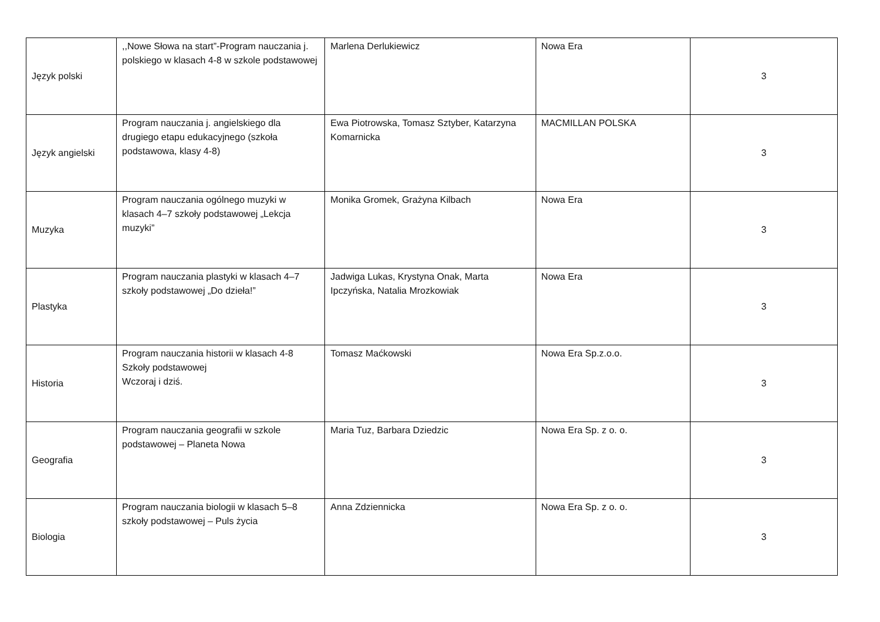| Język polski | ,,Nowe Słowa na start”-Program nauczania j. polskiego w klasach 4-8 w szkole podstawowej | Marlena Derlukiewicz | Nowa Era | 3 |
| Język angielski | Program nauczania j. angielskiego dla drugiego etapu edukacyjnego (szkoła podstawowa, klasy 4-8) | Ewa Piotrowska, Tomasz Sztyber, Katarzyna Komarnicka | MACMILLAN POLSKA | 3 |
| Muzyka | Program nauczania ogólnego muzyki w klasach 4–7 szkoły podstawowej „Lekcja muzyki” | Monika Gromek, Grażyna Kilbach | Nowa Era | 3 |
| Plastyka | Program nauczania plastyki w klasach 4–7 szkoły podstawowej „Do dzieła!” | Jadwiga Lukas, Krystyna Onak, Marta Ipczyńska, Natalia Mrozkowiak | Nowa Era | 3 |
| Historia | Program nauczania historii w klasach 4-8 Szkoły podstawowej Wczoraj i dziś. | Tomasz Maćkowski | Nowa Era Sp.z.o.o. | 3 |
| Geografia | Program nauczania geografii w szkole podstawowej – Planeta Nowa | Maria Tuz, Barbara Dziedzic | Nowa Era Sp. z o. o. | 3 |
| Biologia | Program nauczania biologii w klasach 5–8 szkoły podstawowej – Puls życia | Anna Zdziennicka | Nowa Era Sp. z o. o. | 3 |